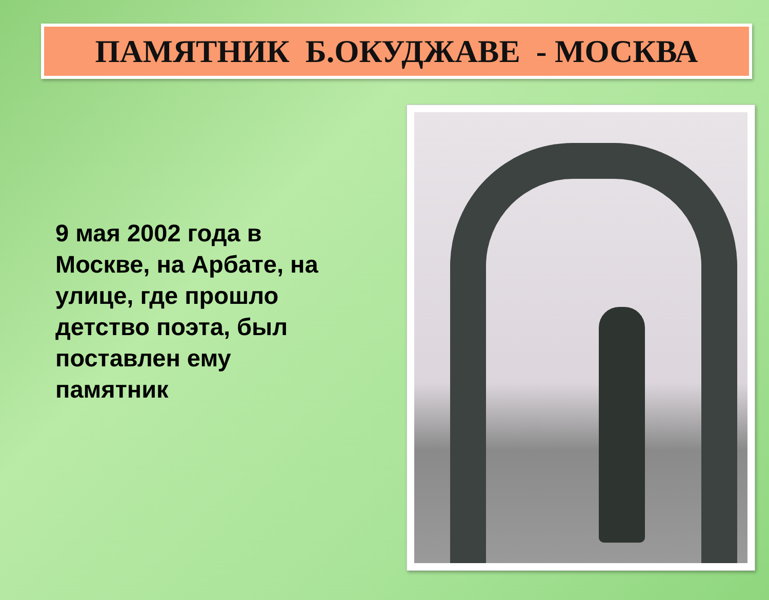ПАМЯТНИК Б.ОКУДЖАВЕ - МОСКВА
9 мая 2002 года в Москве, на Арбате, на улице, где прошло детство поэта, был поставлен ему памятник